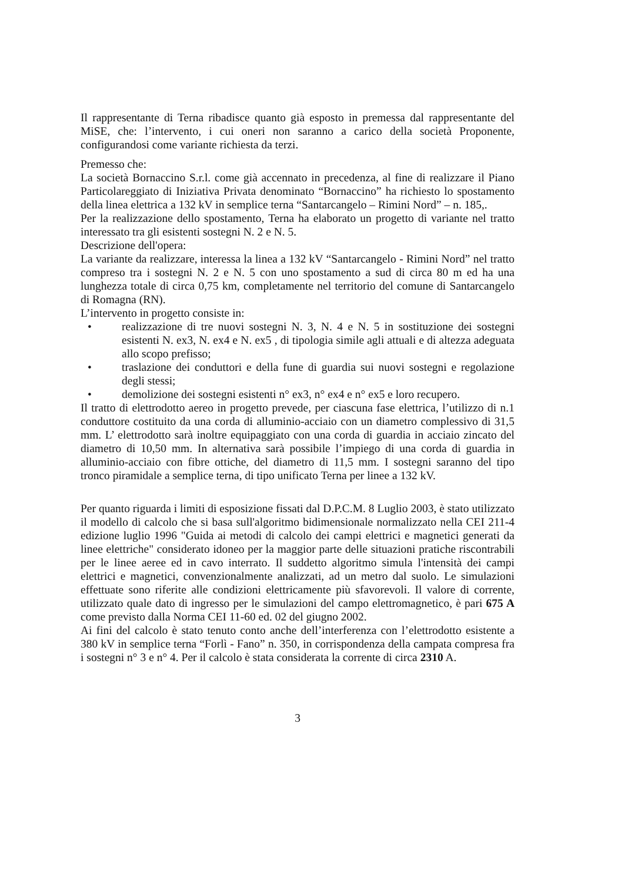Il rappresentante di Terna ribadisce quanto già esposto in premessa dal rappresentante del MiSE, che: l’intervento, i cui oneri non saranno a carico della società Proponente, configurandosi come variante richiesta da terzi.
Premesso che:
La società Bornaccino S.r.l. come già accennato in precedenza, al fine di realizzare il Piano Particolareggiato di Iniziativa Privata denominato “Bornaccino” ha richiesto lo spostamento della linea elettrica a 132 kV in semplice terna “Santarcangelo – Rimini Nord” – n. 185,.
Per la realizzazione dello spostamento, Terna ha elaborato un progetto di variante nel tratto interessato tra gli esistenti sostegni N. 2 e N. 5.
Descrizione dell'opera:
La variante da realizzare, interessa la linea a 132 kV “Santarcangelo - Rimini Nord” nel tratto compreso tra i sostegni N. 2 e N. 5 con uno spostamento a sud di circa 80 m ed ha una lunghezza totale di circa 0,75 km, completamente nel territorio del comune di Santarcangelo di Romagna (RN).
L’intervento in progetto consiste in:
• realizzazione di tre nuovi sostegni N. 3, N. 4 e N. 5 in sostituzione dei sostegni esistenti N. ex3, N. ex4 e N. ex5 , di tipologia simile agli attuali e di altezza adeguata allo scopo prefisso;
• traslazione dei conduttori e della fune di guardia sui nuovi sostegni e regolazione degli stessi;
• demolizione dei sostegni esistenti n° ex3, n° ex4 e n° ex5 e loro recupero.
Il tratto di elettrodotto aereo in progetto prevede, per ciascuna fase elettrica, l’utilizzo di n.1 conduttore costituito da una corda di alluminio-acciaio con un diametro complessivo di 31,5 mm. L’ elettrodotto sarà inoltre equipaggiato con una corda di guardia in acciaio zincato del diametro di 10,50 mm. In alternativa sarà possibile l’impiego di una corda di guardia in alluminio-acciaio con fibre ottiche, del diametro di 11,5 mm. I sostegni saranno del tipo tronco piramidale a semplice terna, di tipo unificato Terna per linee a 132 kV.
Per quanto riguarda i limiti di esposizione fissati dal D.P.C.M. 8 Luglio 2003, è stato utilizzato il modello di calcolo che si basa sull'algoritmo bidimensionale normalizzato nella CEI 211-4 edizione luglio 1996 "Guida ai metodi di calcolo dei campi elettrici e magnetici generati da linee elettriche" considerato idoneo per la maggior parte delle situazioni pratiche riscontrabili per le linee aeree ed in cavo interrato. Il suddetto algoritmo simula l'intensità dei campi elettrici e magnetici, convenzionalmente analizzati, ad un metro dal suolo. Le simulazioni effettuate sono riferite alle condizioni elettricamente più sfavorevoli. Il valore di corrente, utilizzato quale dato di ingresso per le simulazioni del campo elettromagnetico, è pari 675 A come previsto dalla Norma CEI 11-60 ed. 02 del giugno 2002.
Ai fini del calcolo è stato tenuto conto anche dell’interferenza con l’elettrodotto esistente a 380 kV in semplice terna “Forlì - Fano” n. 350, in corrispondenza della campata compresa fra i sostegni n° 3 e n° 4. Per il calcolo è stata considerata la corrente di circa 2310 A.
3